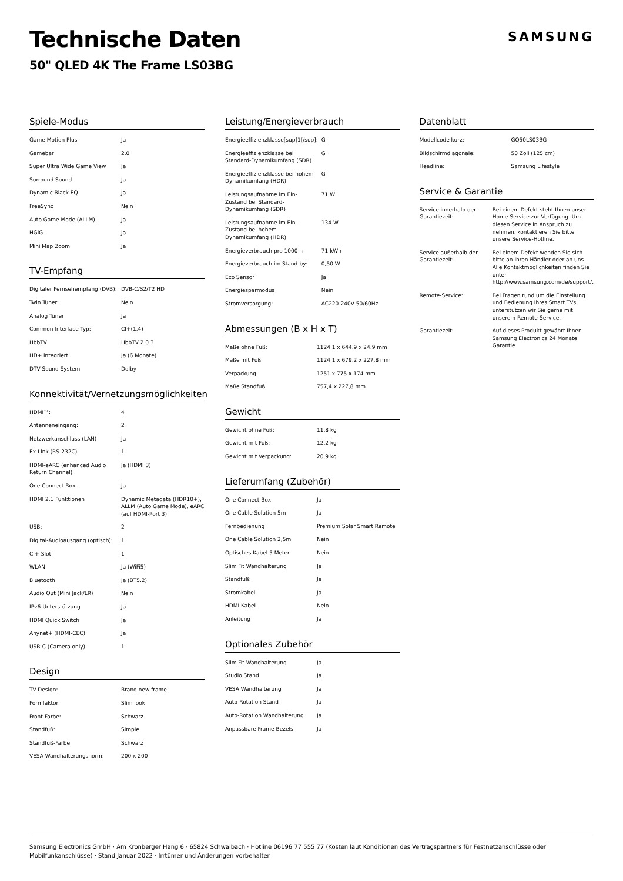Technische Daten
50" QLED 4K The Frame LS03BG
SAMSUNG
Spiele-Modus
| Game Motion Plus | Ja |
| Gamebar | 2.0 |
| Super Ultra Wide Game View | Ja |
| Surround Sound | Ja |
| Dynamic Black EQ | Ja |
| FreeSync | Nein |
| Auto Game Mode (ALLM) | Ja |
| HGiG | Ja |
| Mini Map Zoom | Ja |
TV-Empfang
| Digitaler Fernsehempfang (DVB): | DVB-C/S2/T2 HD |
| Twin Tuner | Nein |
| Analog Tuner | Ja |
| Common Interface Typ: | CI+(1.4) |
| HbbTV | HbbTV 2.0.3 |
| HD+ integriert: | Ja (6 Monate) |
| DTV Sound System | Dolby |
Konnektivität/Vernetzungsmöglichkeiten
| HDMI™: | 4 |
| Antenneneingang: | 2 |
| Netzwerkanschluss (LAN) | Ja |
| Ex-Link (RS-232C) | 1 |
| HDMI-eARC (enhanced Audio Return Channel) | Ja (HDMI 3) |
| One Connect Box: | Ja |
| HDMI 2.1 Funktionen | Dynamic Metadata (HDR10+), ALLM (Auto Game Mode), eARC (auf HDMI-Port 3) |
| USB: | 2 |
| Digital-Audioausgang (optisch): | 1 |
| CI+-Slot: | 1 |
| WLAN | Ja (WiFi5) |
| Bluetooth | Ja (BT5.2) |
| Audio Out (Mini Jack/LR) | Nein |
| IPv6-Unterstützung | Ja |
| HDMI Quick Switch | Ja |
| Anynet+ (HDMI-CEC) | Ja |
| USB-C (Camera only) | 1 |
Design
| TV-Design: | Brand new frame |
| Formfaktor | Slim look |
| Front-Farbe: | Schwarz |
| Standfuß: | Simple |
| Standfuß-Farbe | Schwarz |
| VESA Wandhalterungsnorm: | 200 x 200 |
Leistung/Energieverbrauch
| Energieeffizienzklasse[sup]1[/sup]: | G |
| Energieeffizienzklasse bei Standard-Dynamikumfang (SDR) | G |
| Energieeffizienzklasse bei hohem Dynamikumfang (HDR) | G |
| Leistungsaufnahme im Ein-Zustand bei Standard-Dynamikumfang (SDR) | 71 W |
| Leistungsaufnahme im Ein-Zustand bei hohem Dynamikumfang (HDR) | 134 W |
| Energieverbrauch pro 1000 h | 71 kWh |
| Energieverbrauch im Stand-by: | 0,50 W |
| Eco Sensor | Ja |
| Energiesparmodus | Nein |
| Stromversorgung: | AC220-240V 50/60Hz |
Abmessungen (B x H x T)
| Maße ohne Fuß: | 1124,1 x 644,9 x 24,9 mm |
| Maße mit Fuß: | 1124,1 x 679,2 x 227,8 mm |
| Verpackung: | 1251 x 775 x 174 mm |
| Maße Standfuß: | 757,4 x 227,8 mm |
Gewicht
| Gewicht ohne Fuß: | 11,8 kg |
| Gewicht mit Fuß: | 12,2 kg |
| Gewicht mit Verpackung: | 20,9 kg |
Lieferumfang (Zubehör)
| One Connect Box | Ja |
| One Cable Solution 5m | Ja |
| Fernbedienung | Premium Solar Smart Remote |
| One Cable Solution 2,5m | Nein |
| Optisches Kabel 5 Meter | Nein |
| Slim Fit Wandhalterung | Ja |
| Standfuß: | Ja |
| Stromkabel | Ja |
| HDMI Kabel | Nein |
| Anleitung | Ja |
Optionales Zubehör
| Slim Fit Wandhalterung | Ja |
| Studio Stand | Ja |
| VESA Wandhalterung | Ja |
| Auto-Rotation Stand | Ja |
| Auto-Rotation Wandhalterung | Ja |
| Anpassbare Frame Bezels | Ja |
Datenblatt
| Modellcode kurz: | GQ50LS03BG |
| Bildschirmdiagonale: | 50 Zoll (125 cm) |
| Headline: | Samsung Lifestyle |
Service & Garantie
| Service innerhalb der Garantiezeit: | Bei einem Defekt steht Ihnen unser Home-Service zur Verfügung. Um diesen Service in Anspruch zu nehmen, kontaktieren Sie bitte unsere Service-Hotline. |
| Service außerhalb der Garantiezeit: | Bei einem Defekt wenden Sie sich bitte an Ihren Händler oder an uns. Alle Kontaktmöglichkeiten finden Sie unter http://www.samsung.com/de/support/. |
| Remote-Service: | Bei Fragen rund um die Einstellung und Bedienung Ihres Smart TVs, unterstützen wir Sie gerne mit unserem Remote-Service. |
| Garantiezeit: | Auf dieses Produkt gewährt Ihnen Samsung Electronics 24 Monate Garantie. |
Samsung Electronics GmbH · Am Kronberger Hang 6 · 65824 Schwalbach · Hotline 06196 77 555 77 (Kosten laut Konditionen des Vertragspartners für Festnetzanschlüsse oder Mobilfunkanschlüsse) · Stand Januar 2022 · Irrtümer und Änderungen vorbehalten